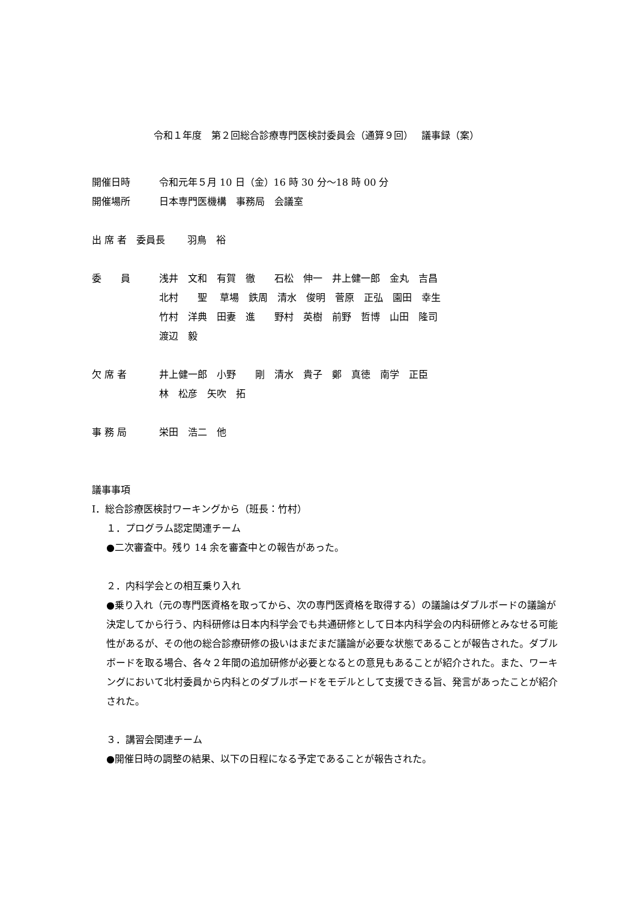令和１年度　第２回総合診療専門医検討委員会（通算９回）　 議事録（案）
開催日時 令和元年５月 10 日（金）16 時 30 分～18 時 00 分
開催場所 日本専門医機構　事務局　会議室
出 席 者　委員長　　 羽鳥　裕
委　　員 浅井　文和　有賀　徹　　石松　伸一　井上健一郎　金丸　吉昌
北村　　聖　 草場　鉄周　清水　俊明　菅原　正弘　園田　幸生
竹村　洋典　田妻　進　　野村　英樹　前野　哲博　山田　隆司
渡辺　毅
欠 席 者 井上健一郎　小野　　剛　清水　貴子　鄭　真徳　南学　正臣
林　松彦　矢吹　拓
事 務 局 栄田　浩二　他
議事事項
Ⅰ．総合診療医検討ワーキングから（班長：竹村）
１．プログラム認定関連チーム
●二次審査中。残り 14 余を審査中との報告があった。
２．内科学会との相互乗り入れ
●乗り入れ（元の専門医資格を取ってから、次の専門医資格を取得する）の議論はダブルボードの議論が決定してから行う、内科研修は日本内科学会でも共通研修として日本内科学会の内科研修とみなせる可能性があるが、その他の総合診療研修の扱いはまだまだ議論が必要な状態であることが報告された。ダブルボードを取る場合、各々２年間の追加研修が必要となるとの意見もあることが紹介された。また、ワーキングにおいて北村委員から内科とのダブルボードをモデルとして支援できる旨、発言があったことが紹介された。
３．講習会関連チーム
●開催日時の調整の結果、以下の日程になる予定であることが報告された。